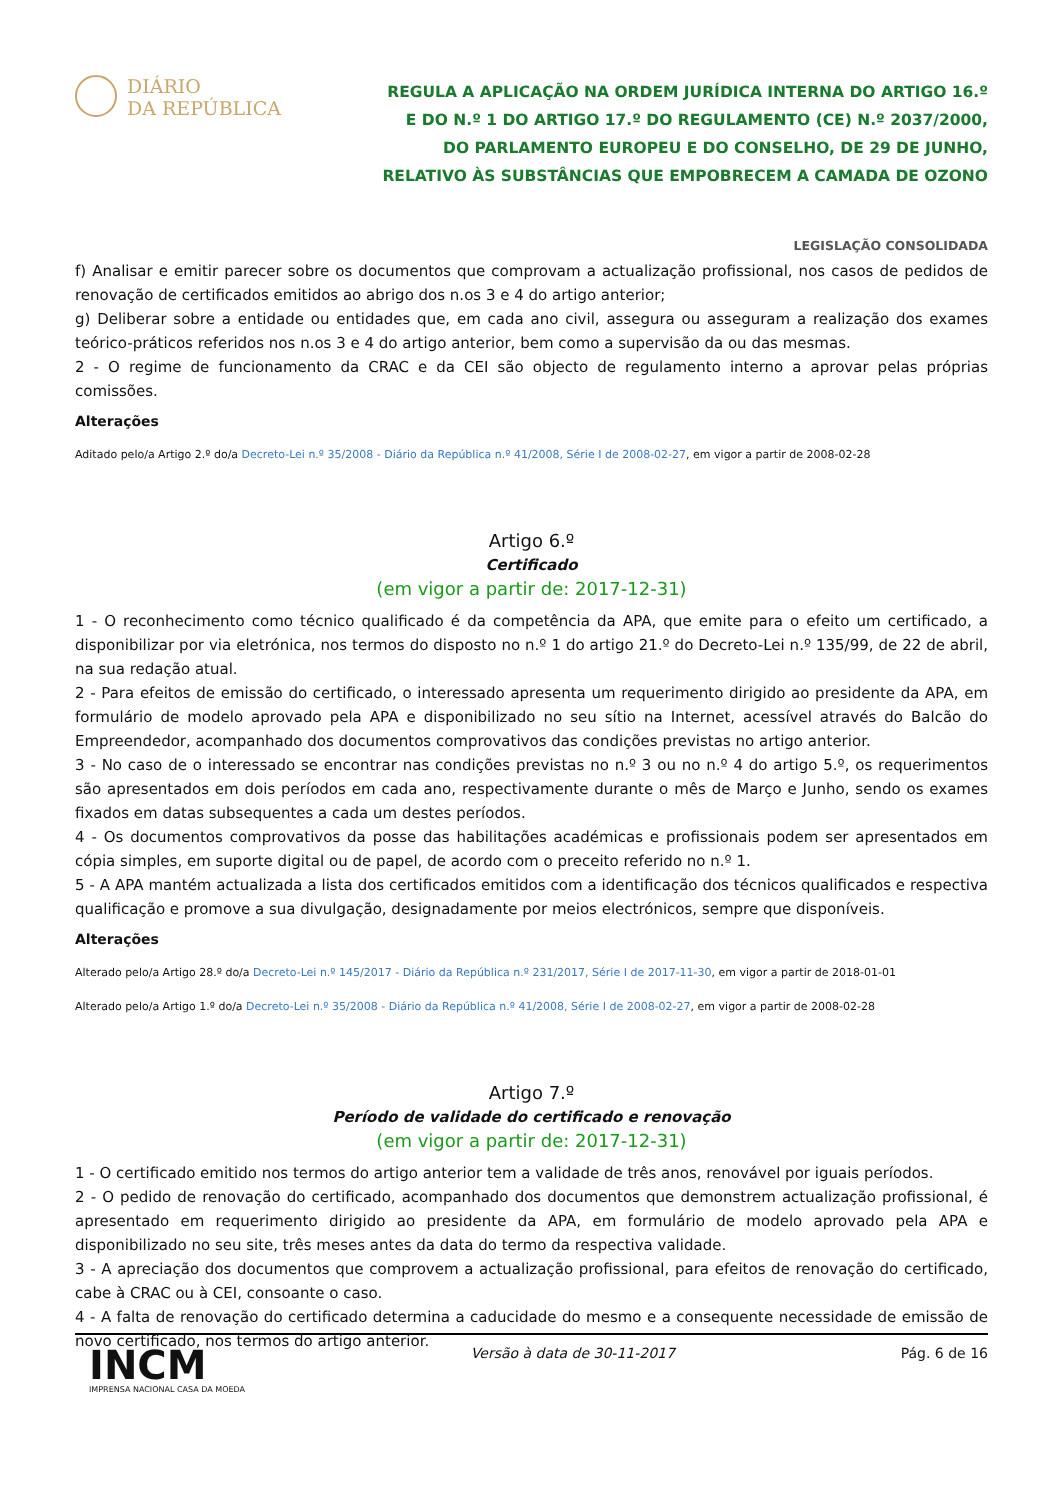DIÁRIO
DA REPÚBLICA
REGULA A APLICAÇÃO NA ORDEM JURÍDICA INTERNA DO ARTIGO 16.º E DO N.º 1 DO ARTIGO 17.º DO REGULAMENTO (CE) N.º 2037/2000, DO PARLAMENTO EUROPEU E DO CONSELHO, DE 29 DE JUNHO, RELATIVO ÀS SUBSTÂNCIAS QUE EMPOBRECEM A CAMADA DE OZONO
LEGISLAÇÃO CONSOLIDADA
f) Analisar e emitir parecer sobre os documentos que comprovam a actualização profissional, nos casos de pedidos de renovação de certificados emitidos ao abrigo dos n.os 3 e 4 do artigo anterior;
g) Deliberar sobre a entidade ou entidades que, em cada ano civil, assegura ou asseguram a realização dos exames teórico-práticos referidos nos n.os 3 e 4 do artigo anterior, bem como a supervisão da ou das mesmas.
2 - O regime de funcionamento da CRAC e da CEI são objecto de regulamento interno a aprovar pelas próprias comissões.
Alterações
Aditado pelo/a Artigo 2.º do/a Decreto-Lei n.º 35/2008 - Diário da República n.º 41/2008, Série I de 2008-02-27, em vigor a partir de 2008-02-28
Artigo 6.º
Certificado
(em vigor a partir de: 2017-12-31)
1 - O reconhecimento como técnico qualificado é da competência da APA, que emite para o efeito um certificado, a disponibilizar por via eletrónica, nos termos do disposto no n.º 1 do artigo 21.º do Decreto-Lei n.º 135/99, de 22 de abril, na sua redação atual.
2 - Para efeitos de emissão do certificado, o interessado apresenta um requerimento dirigido ao presidente da APA, em formulário de modelo aprovado pela APA e disponibilizado no seu sítio na Internet, acessível através do Balcão do Empreendedor, acompanhado dos documentos comprovativos das condições previstas no artigo anterior.
3 - No caso de o interessado se encontrar nas condições previstas no n.º 3 ou no n.º 4 do artigo 5.º, os requerimentos são apresentados em dois períodos em cada ano, respectivamente durante o mês de Março e Junho, sendo os exames fixados em datas subsequentes a cada um destes períodos.
4 - Os documentos comprovativos da posse das habilitações académicas e profissionais podem ser apresentados em cópia simples, em suporte digital ou de papel, de acordo com o preceito referido no n.º 1.
5 - A APA mantém actualizada a lista dos certificados emitidos com a identificação dos técnicos qualificados e respectiva qualificação e promove a sua divulgação, designadamente por meios electrónicos, sempre que disponíveis.
Alterações
Alterado pelo/a Artigo 28.º do/a Decreto-Lei n.º 145/2017 - Diário da República n.º 231/2017, Série I de 2017-11-30, em vigor a partir de 2018-01-01
Alterado pelo/a Artigo 1.º do/a Decreto-Lei n.º 35/2008 - Diário da República n.º 41/2008, Série I de 2008-02-27, em vigor a partir de 2008-02-28
Artigo 7.º
Período de validade do certificado e renovação
(em vigor a partir de: 2017-12-31)
1 - O certificado emitido nos termos do artigo anterior tem a validade de três anos, renovável por iguais períodos.
2 - O pedido de renovação do certificado, acompanhado dos documentos que demonstrem actualização profissional, é apresentado em requerimento dirigido ao presidente da APA, em formulário de modelo aprovado pela APA e disponibilizado no seu site, três meses antes da data do termo da respectiva validade.
3 - A apreciação dos documentos que comprovem a actualização profissional, para efeitos de renovação do certificado, cabe à CRAC ou à CEI, consoante o caso.
4 - A falta de renovação do certificado determina a caducidade do mesmo e a consequente necessidade de emissão de novo certificado, nos termos do artigo anterior.
INCM
IMPRENSA NACIONAL CASA DA MOEDA
Versão à data de 30-11-2017 Pág. 6 de 16